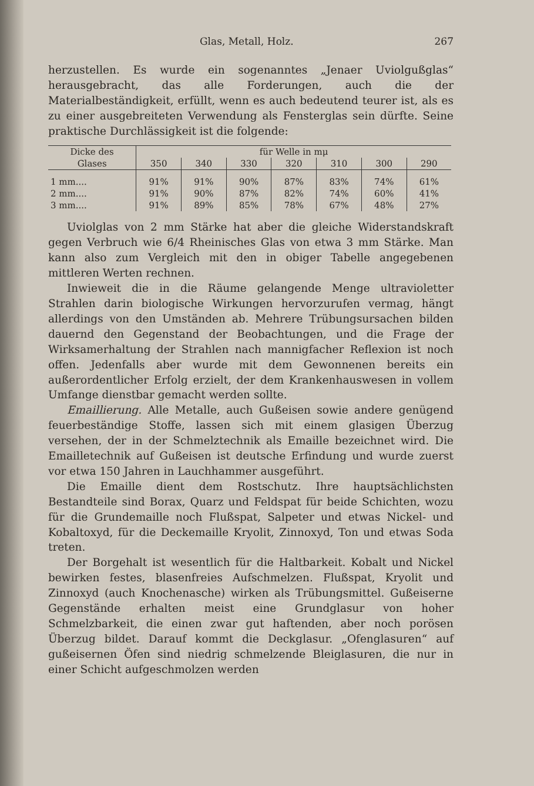Glas, Metall, Holz. 267
herzustellen. Es wurde ein sogenanntes „Jenaer Uviolgußglas“ herausgebracht, das alle Forderungen, auch die der Materialbeständigkeit, erfüllt, wenn es auch bedeutend teurer ist, als es zu einer ausgebreiteten Verwendung als Fensterglas sein dürfte. Seine praktische Durchlässigkeit ist die folgende:
| Dicke des Glases | für Welle in mμ | | | | | | |
| --- | --- | --- | --- | --- | --- | --- | --- |
| | 350 | 340 | 330 | 320 | 310 | 300 | 290 |
| 1 mm.... | 91% | 91% | 90% | 87% | 83% | 74% | 61% |
| 2 mm.... | 91% | 90% | 87% | 82% | 74% | 60% | 41% |
| 3 mm.... | 91% | 89% | 85% | 78% | 67% | 48% | 27% |
Uviolglas von 2 mm Stärke hat aber die gleiche Widerstandskraft gegen Verbruch wie 6/4 Rheinisches Glas von etwa 3 mm Stärke. Man kann also zum Vergleich mit den in obiger Tabelle angegebenen mittleren Werten rechnen.
Inwieweit die in die Räume gelangende Menge ultravioletter Strahlen darin biologische Wirkungen hervorzurufen vermag, hängt allerdings von den Umständen ab. Mehrere Trübungsursachen bilden dauernd den Gegenstand der Beobachtungen, und die Frage der Wirksamerhaltung der Strahlen nach mannigfacher Reflexion ist noch offen. Jedenfalls aber wurde mit dem Gewonnenen bereits ein außerordentlicher Erfolg erzielt, der dem Krankenhauswesen in vollem Umfange dienstbar gemacht werden sollte.
Emaillierung. Alle Metalle, auch Gußeisen sowie andere genügend feuerbeständige Stoffe, lassen sich mit einem glasigen Überzug versehen, der in der Schmelztechnik als Emaille bezeichnet wird. Die Emailletechnik auf Gußeisen ist deutsche Erfindung und wurde zuerst vor etwa 150 Jahren in Lauchhammer ausgeführt.
Die Emaille dient dem Rostschutz. Ihre hauptsächlichsten Bestandteile sind Borax, Quarz und Feldspat für beide Schichten, wozu für die Grundemaille noch Flußspat, Salpeter und etwas Nickel- und Kobaltoxyd, für die Deckemaille Kryolit, Zinnoxyd, Ton und etwas Soda treten.
Der Borgehalt ist wesentlich für die Haltbarkeit. Kobalt und Nickel bewirken festes, blasenfreies Aufschmelzen. Flußspat, Kryolit und Zinnoxyd (auch Knochenasche) wirken als Trübungsmittel. Gußeiserne Gegenstände erhalten meist eine Grundglasur von hoher Schmelzbarkeit, die einen zwar gut haftenden, aber noch porösen Überzug bildet. Darauf kommt die Deckglasur. „Ofenglasuren“ auf gußeisernen Öfen sind niedrig schmelzende Bleiglasuren, die nur in einer Schicht aufgeschmolzen werden